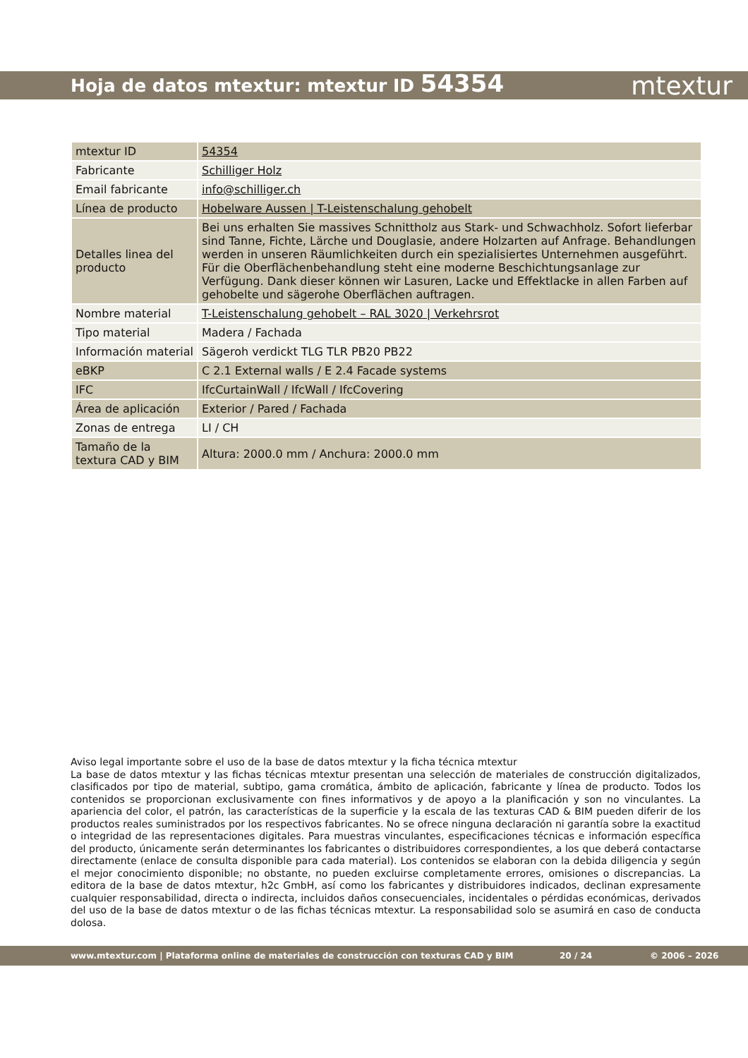Hoja de datos mtextur: mtextur ID 54354
mtextur
| mtextur ID | 54354 |
| Fabricante | Schilliger Holz |
| Email fabricante | info@schilliger.ch |
| Línea de producto | Hobelware Aussen / T-Leistenschalung gehobelt |
| Detalles linea del producto | Bei uns erhalten Sie massives Schnittholz aus Stark- und Schwachholz. Sofort lieferbar sind Tanne, Fichte, Lärche und Douglasie, andere Holzarten auf Anfrage. Behandlungen werden in unseren Räumlichkeiten durch ein spezialisiertes Unternehmen ausgeführt. Für die Oberflächenbehandlung steht eine moderne Beschichtungsanlage zur Verfügung. Dank dieser können wir Lasuren, Lacke und Effektlacke in allen Farben auf gehobelte und sägerohe Oberflächen auftragen. |
| Nombre material | T-Leistenschalung gehobelt – RAL 3020 / Verkehrsrot |
| Tipo material | Madera / Fachada |
| Información material | Sägeroh verdickt TLG TLR PB20 PB22 |
| eBKP | C 2.1 External walls / E 2.4 Facade systems |
| IFC | IfcCurtainWall / IfcWall / IfcCovering |
| Área de aplicación | Exterior / Pared / Fachada |
| Zonas de entrega | LI / CH |
| Tamaño de la textura CAD y BIM | Altura: 2000.0 mm / Anchura: 2000.0 mm |
Aviso legal importante sobre el uso de la base de datos mtextur y la ficha técnica mtextur
La base de datos mtextur y las fichas técnicas mtextur presentan una selección de materiales de construcción digitalizados, clasificados por tipo de material, subtipo, gama cromática, ámbito de aplicación, fabricante y línea de producto. Todos los contenidos se proporcionan exclusivamente con fines informativos y de apoyo a la planificación y son no vinculantes. La apariencia del color, el patrón, las características de la superficie y la escala de las texturas CAD & BIM pueden diferir de los productos reales suministrados por los respectivos fabricantes. No se ofrece ninguna declaración ni garantía sobre la exactitud o integridad de las representaciones digitales. Para muestras vinculantes, especificaciones técnicas e información específica del producto, únicamente serán determinantes los fabricantes o distribuidores correspondientes, a los que deberá contactarse directamente (enlace de consulta disponible para cada material). Los contenidos se elaboran con la debida diligencia y según el mejor conocimiento disponible; no obstante, no pueden excluirse completamente errores, omisiones o discrepancias. La editora de la base de datos mtextur, h2c GmbH, así como los fabricantes y distribuidores indicados, declinan expresamente cualquier responsabilidad, directa o indirecta, incluidos daños consecuenciales, incidentales o pérdidas económicas, derivados del uso de la base de datos mtextur o de las fichas técnicas mtextur. La responsabilidad solo se asumirá en caso de conducta dolosa.
www.mtextur.com | Plataforma online de materiales de construcción con texturas CAD y BIM 20 / 24 © 2006 – 2026